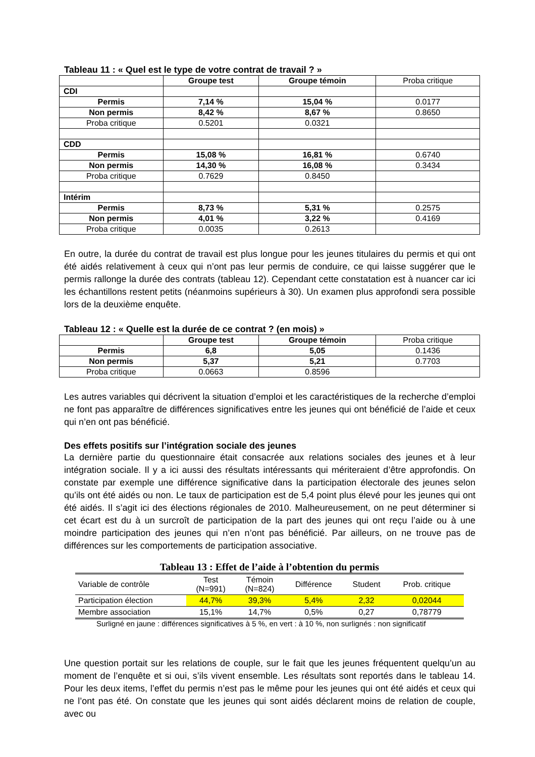Tableau 11 : « Quel est le type de votre contrat de travail ? »
| | Groupe test | Groupe témoin | Proba critique |
| CDI | | | |
| Permis | 7,14 % | 15,04 % | 0.0177 |
| Non permis | 8,42 % | 8,67 % | 0.8650 |
| Proba critique | 0.5201 | 0.0321 | |
| CDD | | | |
| Permis | 15,08 % | 16,81 % | 0.6740 |
| Non permis | 14,30 % | 16,08 % | 0.3434 |
| Proba critique | 0.7629 | 0.8450 | |
| Intérim | | | |
| Permis | 8,73 % | 5,31 % | 0.2575 |
| Non permis | 4,01 % | 3,22 % | 0.4169 |
| Proba critique | 0.0035 | 0.2613 | |
En outre, la durée du contrat de travail est plus longue pour les jeunes titulaires du permis et qui ont été aidés relativement à ceux qui n’ont pas leur permis de conduire, ce qui laisse suggérer que le permis rallonge la durée des contrats (tableau 12). Cependant cette constatation est à nuancer car ici les échantillons restent petits (néanmoins supérieurs à 30). Un examen plus approfondi sera possible lors de la deuxième enquête.
Tableau 12 : « Quelle est la durée de ce contrat ? (en mois) »
| | Groupe test | Groupe témoin | Proba critique |
| Permis | 6,8 | 5,05 | 0.1436 |
| Non permis | 5,37 | 5,21 | 0.7703 |
| Proba critique | 0.0663 | 0.8596 | |
Les autres variables qui décrivent la situation d’emploi et les caractéristiques de la recherche d’emploi ne font pas apparaître de différences significatives entre les jeunes qui ont bénéficié de l’aide et ceux qui n’en ont pas bénéficié.
Des effets positifs sur l’intégration sociale des jeunes
La dernière partie du questionnaire était consacrée aux relations sociales des jeunes et à leur intégration sociale. Il y a ici aussi des résultats intéressants qui mériteraient d’être approfondis. On constate par exemple une différence significative dans la participation électorale des jeunes selon qu’ils ont été aidés ou non. Le taux de participation est de 5,4 point plus élevé pour les jeunes qui ont été aidés. Il s’agit ici des élections régionales de 2010. Malheureusement, on ne peut déterminer si cet écart est du à un surcroît de participation de la part des jeunes qui ont reçu l’aide ou à une moindre participation des jeunes qui n’en n’ont pas bénéficié. Par ailleurs, on ne trouve pas de différences sur les comportements de participation associative.
Tableau 13 : Effet de l’aide à l’obtention du permis
| Variable de contrôle | Test (N=991) | Témoin (N=824) | Différence | Student | Prob. critique |
| Participation élection | 44,7% | 39,3% | 5,4% | 2,32 | 0,02044 |
| Membre association | 15,1% | 14,7% | 0,5% | 0,27 | 0,78779 |
Surligné en jaune : différences significatives à 5 %, en vert : à 10 %, non surlignés : non significatif
Une question portait sur les relations de couple, sur le fait que les jeunes fréquentent quelqu’un au moment de l’enquête et si oui, s’ils vivent ensemble. Les résultats sont reportés dans le tableau 14. Pour les deux items, l’effet du permis n’est pas le même pour les jeunes qui ont été aidés et ceux qui ne l’ont pas été. On constate que les jeunes qui sont aidés déclarent moins de relation de couple, avec ou